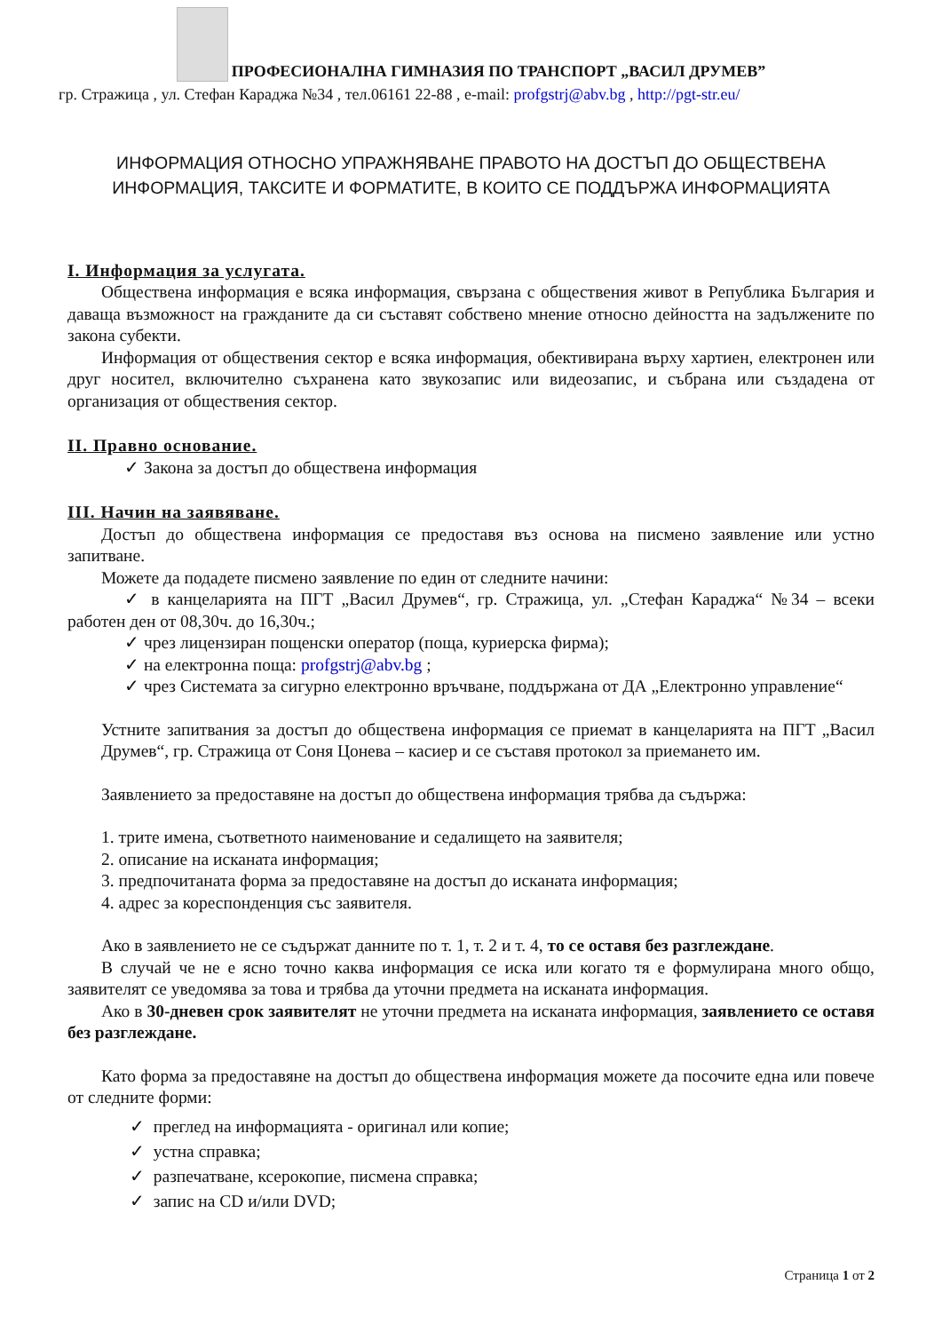ПРОФЕСИОНАЛНА ГИМНАЗИЯ ПО ТРАНСПОРТ „ВАСИЛ ДРУМЕВ”
гр. Стражица , ул. Стефан Караджа №34 , тел.06161 22-88 , e-mail: profgstrj@abv.bg , http://pgt-str.eu/
ИНФОРМАЦИЯ ОТНОСНО УПРАЖНЯВАНЕ ПРАВОТО НА ДОСТЪП ДО ОБЩЕСТВЕНА
ИНФОРМАЦИЯ, ТАКСИТЕ И ФОРМАТИТЕ, В КОИТО СЕ ПОДДЪРЖА ИНФОРМАЦИЯТА
I. Информация за услугата.
Обществена информация е всяка информация, свързана с обществения живот в Република България и даваща възможност на гражданите да си съставят собствено мнение относно дейността на задължените по закона субекти.
Информация от обществения сектор е всяка информация, обективирана върху хартиен, електронен или друг носител, включително съхранена като звукозапис или видеозапис, и събрана или създадена от организация от обществения сектор.
II. Правно основание.
✓ Закона за достъп до обществена информация
III. Начин на заявяване.
Достъп до обществена информация се предоставя въз основа на писмено заявление или устно запитване.
Можете да подадете писмено заявление по един от следните начини:
✓ в канцеларията на ПГТ „Васил Друмев“, гр. Стражица, ул. „Стефан Караджа“ №34 – всеки работен ден от 08,30ч. до 16,30ч.;
✓ чрез лицензиран пощенски оператор (поща, куриерска фирма);
✓ на електронна поща: profgstrj@abv.bg ;
✓ чрез Системата за сигурно електронно връчване, поддържана от ДА „Електронно управление“
Устните запитвания за достъп до обществена информация се приемат в канцеларията на ПГТ „Васил Друмев“, гр. Стражица от Соня Цонева – касиер и се съставя протокол за приемането им.
Заявлението за предоставяне на достъп до обществена информация трябва да съдържа:
1. трите имена, съответното наименование и седалището на заявителя;
2. описание на исканата информация;
3. предпочитаната форма за предоставяне на достъп до исканата информация;
4. адрес за кореспонденция със заявителя.
Ако в заявлението не се съдържат данните по т. 1, т. 2 и т. 4, то се оставя без разглеждане.
В случай че не е ясно точно каква информация се иска или когато тя е формулирана много общо, заявителят се уведомява за това и трябва да уточни предмета на исканата информация.
Ако в 30-дневен срок заявителят не уточни предмета на исканата информация, заявлението се оставя без разглеждане.
Като форма за предоставяне на достъп до обществена информация можете да посочите една или повече от следните форми:
✓ преглед на информацията - оригинал или копие;
✓ устна справка;
✓ разпечатване, ксерокопие, писмена справка;
✓ запис на CD и/или DVD;
Страница 1 от 2